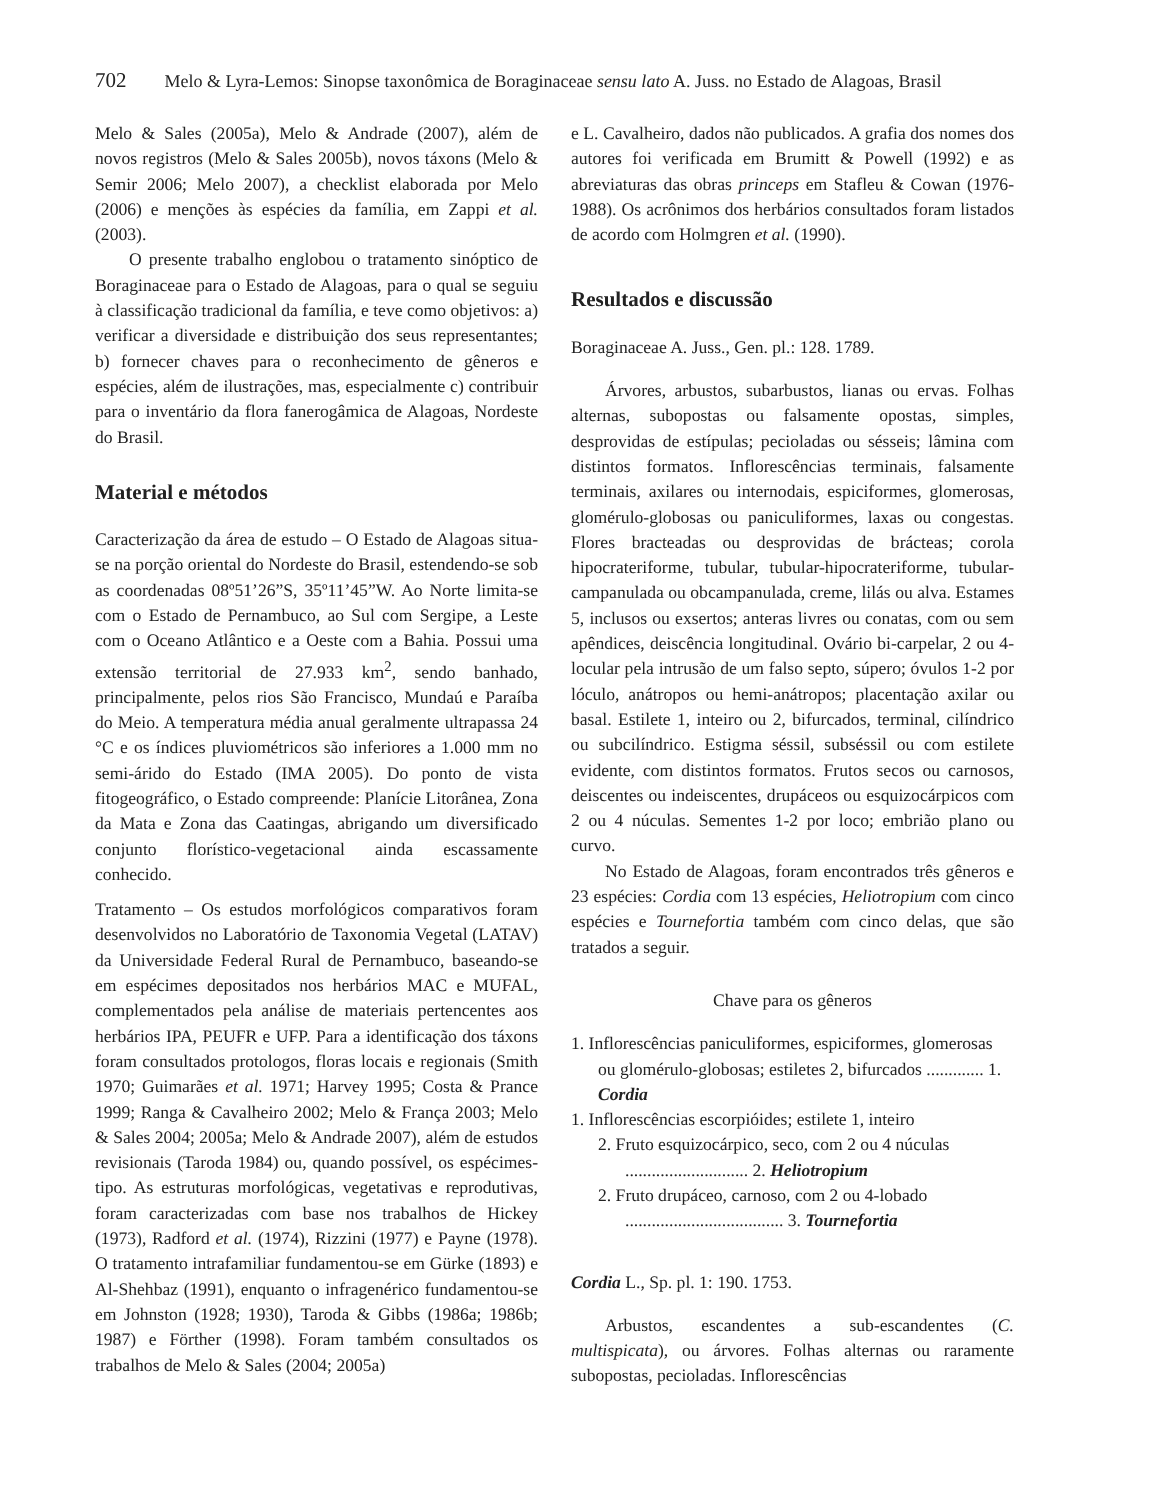702 Melo & Lyra-Lemos: Sinopse taxonômica de Boraginaceae sensu lato A. Juss. no Estado de Alagoas, Brasil
Melo & Sales (2005a), Melo & Andrade (2007), além de novos registros (Melo & Sales 2005b), novos táxons (Melo & Semir 2006; Melo 2007), a checklist elaborada por Melo (2006) e menções às espécies da família, em Zappi et al. (2003).
O presente trabalho englobou o tratamento sinóptico de Boraginaceae para o Estado de Alagoas, para o qual se seguiu à classificação tradicional da família, e teve como objetivos: a) verificar a diversidade e distribuição dos seus representantes; b) fornecer chaves para o reconhecimento de gêneros e espécies, além de ilustrações, mas, especialmente c) contribuir para o inventário da flora fanerogâmica de Alagoas, Nordeste do Brasil.
Material e métodos
Caracterização da área de estudo – O Estado de Alagoas situa-se na porção oriental do Nordeste do Brasil, estendendo-se sob as coordenadas 08º51’26”S, 35º11’45”W. Ao Norte limita-se com o Estado de Pernambuco, ao Sul com Sergipe, a Leste com o Oceano Atlântico e a Oeste com a Bahia. Possui uma extensão territorial de 27.933 km<sup>2</sup>, sendo banhado, principalmente, pelos rios São Francisco, Mundaú e Paraíba do Meio. A temperatura média anual geralmente ultrapassa 24 °C e os índices pluviométricos são inferiores a 1.000 mm no semi-árido do Estado (IMA 2005). Do ponto de vista fitogeográfico, o Estado compreende: Planície Litorânea, Zona da Mata e Zona das Caatingas, abrigando um diversificado conjunto florístico-vegetacional ainda escassamente conhecido.
Tratamento – Os estudos morfológicos comparativos foram desenvolvidos no Laboratório de Taxonomia Vegetal (LATAV) da Universidade Federal Rural de Pernambuco, baseando-se em espécimes depositados nos herbários MAC e MUFAL, complementados pela análise de materiais pertencentes aos herbários IPA, PEUFR e UFP. Para a identificação dos táxons foram consultados protologos, floras locais e regionais (Smith 1970; Guimarães et al. 1971; Harvey 1995; Costa & Prance 1999; Ranga & Cavalheiro 2002; Melo & França 2003; Melo & Sales 2004; 2005a; Melo & Andrade 2007), além de estudos revisionais (Taroda 1984) ou, quando possível, os espécimes-tipo. As estruturas morfológicas, vegetativas e reprodutivas, foram caracterizadas com base nos trabalhos de Hickey (1973), Radford et al. (1974), Rizzini (1977) e Payne (1978). O tratamento intrafamiliar fundamentou-se em Gürke (1893) e Al-Shehbaz (1991), enquanto o infragenérico fundamentou-se em Johnston (1928; 1930), Taroda & Gibbs (1986a; 1986b; 1987) e Förther (1998). Foram também consultados os trabalhos de Melo & Sales (2004; 2005a)
e L. Cavalheiro, dados não publicados. A grafia dos nomes dos autores foi verificada em Brumitt & Powell (1992) e as abreviaturas das obras princeps em Stafleu & Cowan (1976-1988). Os acrônimos dos herbários consultados foram listados de acordo com Holmgren et al. (1990).
Resultados e discussão
Boraginaceae A. Juss., Gen. pl.: 128. 1789.
Árvores, arbustos, subarbustos, lianas ou ervas. Folhas alternas, subopostas ou falsamente opostas, simples, desprovidas de estípulas; pecioladas ou sésseis; lâmina com distintos formatos. Inflorescências terminais, falsamente terminais, axilares ou internodais, espiciformes, glomerosas, glomérulo-globosas ou paniculiformes, laxas ou congestas. Flores bracteadas ou desprovidas de brácteas; corola hipocrateriforme, tubular, tubular-hipocrateriforme, tubular-campanulada ou obcampanulada, creme, lilás ou alva. Estames 5, inclusos ou exsertos; anteras livres ou conatas, com ou sem apêndices, deiscência longitudinal. Ovário bi-carpelar, 2 ou 4-locular pela intrusão de um falso septo, súpero; óvulos 1-2 por lóculo, anátropos ou hemi-anátropos; placentação axilar ou basal. Estilete 1, inteiro ou 2, bifurcados, terminal, cilíndrico ou subcilíndrico. Estigma séssil, subséssil ou com estilete evidente, com distintos formatos. Frutos secos ou carnosos, deiscentes ou indeiscentes, drupáceos ou esquizocárpicos com 2 ou 4 núculas. Sementes 1-2 por loco; embrião plano ou curvo.
No Estado de Alagoas, foram encontrados três gêneros e 23 espécies: Cordia com 13 espécies, Heliotropium com cinco espécies e Tournefortia também com cinco delas, que são tratados a seguir.
Chave para os gêneros
1. Inflorescências paniculiformes, espiciformes, glomerosas ou glomérulo-globosas; estiletes 2, bifurcados ............. 1. Cordia
1. Inflorescências escorpióides; estilete 1, inteiro
2. Fruto esquizocárpico, seco, com 2 ou 4 núculas ............................ 2. Heliotropium
2. Fruto drupáceo, carnoso, com 2 ou 4-lobado .................................... 3. Tournefortia
Cordia L., Sp. pl. 1: 190. 1753.
Arbustos, escandentes a sub-escandentes (C. multispicata), ou árvores. Folhas alternas ou raramente subopostas, pecioladas. Inflorescências